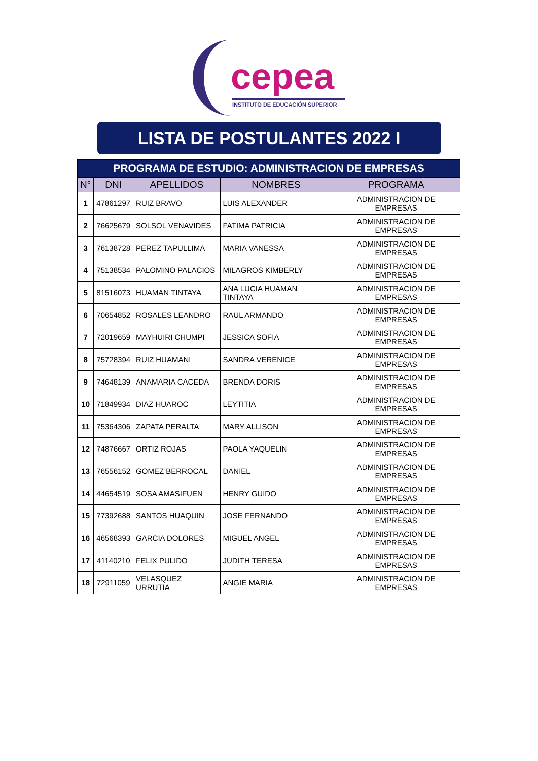cepea
INSTITUTO DE EDUCACIÓN SUPERIOR
LISTA DE POSTULANTES 2022 I
| PROGRAMA DE ESTUDIO: ADMINISTRACION DE EMPRESAS | | | | |
| --- | --- | --- | --- | --- |
| N° | DNI | APELLIDOS | NOMBRES | PROGRAMA |
| 1 | 47861297 | RUIZ BRAVO | LUIS ALEXANDER | ADMINISTRACION DE EMPRESAS |
| 2 | 76625679 | SOLSOL VENAVIDES | FATIMA PATRICIA | ADMINISTRACION DE EMPRESAS |
| 3 | 76138728 | PEREZ TAPULLIMA | MARIA VANESSA | ADMINISTRACION DE EMPRESAS |
| 4 | 75138534 | PALOMINO PALACIOS | MILAGROS KIMBERLY | ADMINISTRACION DE EMPRESAS |
| 5 | 81516073 | HUAMAN TINTAYA | ANA LUCIA HUAMAN TINTAYA | ADMINISTRACION DE EMPRESAS |
| 6 | 70654852 | ROSALES LEANDRO | RAUL ARMANDO | ADMINISTRACION DE EMPRESAS |
| 7 | 72019659 | MAYHUIRI CHUMPI | JESSICA SOFIA | ADMINISTRACION DE EMPRESAS |
| 8 | 75728394 | RUIZ HUAMANI | SANDRA VERENICE | ADMINISTRACION DE EMPRESAS |
| 9 | 74648139 | ANAMARIA CACEDA | BRENDA DORIS | ADMINISTRACION DE EMPRESAS |
| 10 | 71849934 | DIAZ HUAROC | LEYTITIA | ADMINISTRACION DE EMPRESAS |
| 11 | 75364306 | ZAPATA PERALTA | MARY ALLISON | ADMINISTRACION DE EMPRESAS |
| 12 | 74876667 | ORTIZ ROJAS | PAOLA YAQUELIN | ADMINISTRACION DE EMPRESAS |
| 13 | 76556152 | GOMEZ BERROCAL | DANIEL | ADMINISTRACION DE EMPRESAS |
| 14 | 44654519 | SOSA AMASIFUEN | HENRY GUIDO | ADMINISTRACION DE EMPRESAS |
| 15 | 77392688 | SANTOS HUAQUIN | JOSE FERNANDO | ADMINISTRACION DE EMPRESAS |
| 16 | 46568393 | GARCIA DOLORES | MIGUEL ANGEL | ADMINISTRACION DE EMPRESAS |
| 17 | 41140210 | FELIX PULIDO | JUDITH TERESA | ADMINISTRACION DE EMPRESAS |
| 18 | 72911059 | VELASQUEZ URRUTIA | ANGIE MARIA | ADMINISTRACION DE EMPRESAS |